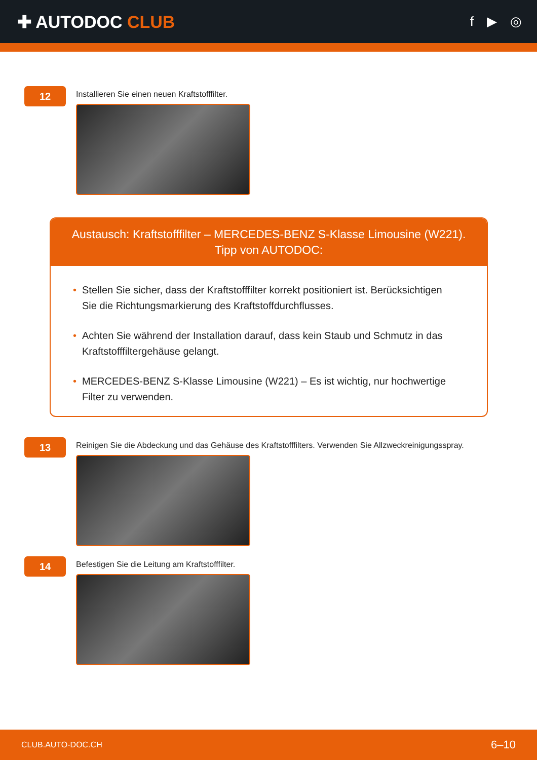✚ AUTODOC CLUB
f ▶ ◎
12
Installieren Sie einen neuen Kraftstofffilter.
Austausch: Kraftstofffilter – MERCEDES-BENZ S-Klasse Limousine (W221). Tipp von AUTODOC:
• Stellen Sie sicher, dass der Kraftstofffilter korrekt positioniert ist. Berücksichtigen Sie die Richtungsmarkierung des Kraftstoffdurchflusses.
• Achten Sie während der Installation darauf, dass kein Staub und Schmutz in das Kraftstofffiltergehäuse gelangt.
• MERCEDES-BENZ S-Klasse Limousine (W221) – Es ist wichtig, nur hochwertige Filter zu verwenden.
13
Reinigen Sie die Abdeckung und das Gehäuse des Kraftstofffilters. Verwenden Sie Allzweckreinigungsspray.
14
Befestigen Sie die Leitung am Kraftstofffilter.
CLUB.AUTO-DOC.CH 6–10